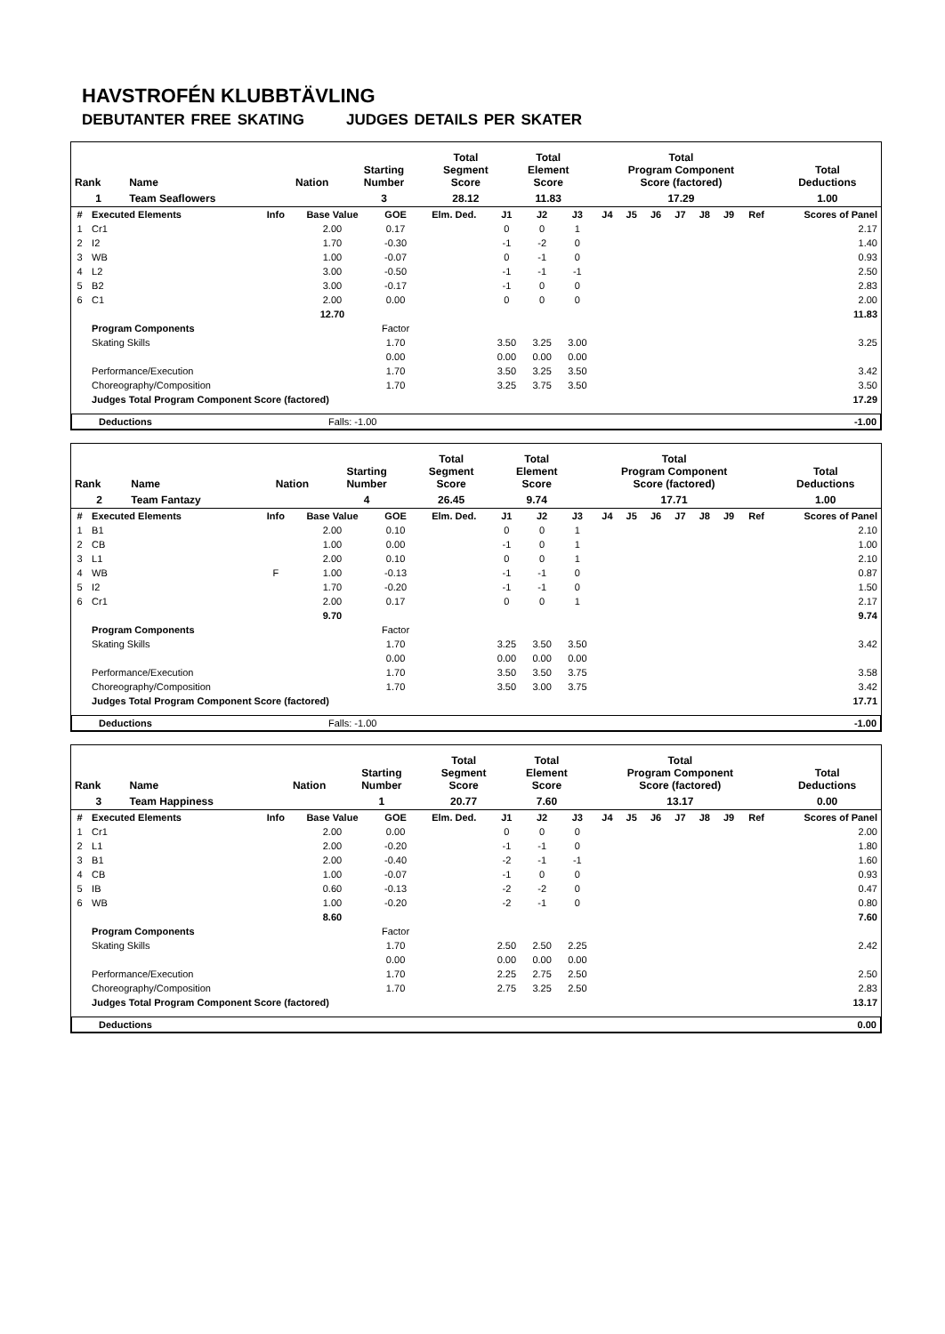HAVSTROFÉN KLUBBTÄVLING
DEBUTANTER FREE SKATING JUDGES DETAILS PER SKATER
| Rank | Name | Nation | Starting Number | Total Segment Score | Total Element Score | Total Program Component Score (factored) | Total Deductions |
| --- | --- | --- | --- | --- | --- | --- | --- |
| 1 | Team Seaflowers | | 3 | 28.12 | 11.83 | 17.29 | 1.00 |
| # | Executed Elements | Info | Base Value | GOE | Elm. Ded. | J1 | J2 | J3 | J4 | J5 | J6 | J7 | J8 | J9 | Ref | Scores of Panel |
| 1 | Cr1 | | 2.00 | 0.17 | | 0 | 0 | 1 | | | | | | | | 2.17 |
| 2 | I2 | | 1.70 | -0.30 | | -1 | -2 | 0 | | | | | | | | 1.40 |
| 3 | WB | | 1.00 | -0.07 | | 0 | -1 | 0 | | | | | | | | 0.93 |
| 4 | L2 | | 3.00 | -0.50 | | -1 | -1 | -1 | | | | | | | | 2.50 |
| 5 | B2 | | 3.00 | -0.17 | | -1 | 0 | 0 | | | | | | | | 2.83 |
| 6 | C1 | | 2.00 | 0.00 | | 0 | 0 | 0 | | | | | | | | 2.00 |
| | | | 12.70 | | | | | | | | | | | | | 11.83 |
| | Program Components | | | Factor | | | | | | | | | | | | |
| | Skating Skills | | | 1.70 | | 3.50 | 3.25 | 3.00 | | | | | | | | 3.25 |
| | | | | 0.00 | | 0.00 | 0.00 | 0.00 | | | | | | | | |
| | Performance/Execution | | | 1.70 | | 3.50 | 3.25 | 3.50 | | | | | | | | 3.42 |
| | Choreography/Composition | | | 1.70 | | 3.25 | 3.75 | 3.50 | | | | | | | | 3.50 |
| | Judges Total Program Component Score (factored) | | | | | | | | | | | | | | | 17.29 |
| Deductions | Falls: -1.00 | -1.00 |
| Rank | Name | Nation | Starting Number | Total Segment Score | Total Element Score | Total Program Component Score (factored) | Total Deductions |
| --- | --- | --- | --- | --- | --- | --- | --- |
| 2 | Team Fantazy | | 4 | 26.45 | 9.74 | 17.71 | 1.00 |
| # | Executed Elements | Info | Base Value | GOE | Elm. Ded. | J1 | J2 | J3 | J4 | J5 | J6 | J7 | J8 | J9 | Ref | Scores of Panel |
| 1 | B1 | | 2.00 | 0.10 | | 0 | 0 | 1 | | | | | | | | 2.10 |
| 2 | CB | | 1.00 | 0.00 | | -1 | 0 | 1 | | | | | | | | 1.00 |
| 3 | L1 | | 2.00 | 0.10 | | 0 | 0 | 1 | | | | | | | | 2.10 |
| 4 | WB | F | 1.00 | -0.13 | | -1 | -1 | 0 | | | | | | | | 0.87 |
| 5 | I2 | | 1.70 | -0.20 | | -1 | -1 | 0 | | | | | | | | 1.50 |
| 6 | Cr1 | | 2.00 | 0.17 | | 0 | 0 | 1 | | | | | | | | 2.17 |
| | | | 9.70 | | | | | | | | | | | | | 9.74 |
| | Program Components | | | Factor | | | | | | | | | | | | |
| | Skating Skills | | | 1.70 | | 3.25 | 3.50 | 3.50 | | | | | | | | 3.42 |
| | | | | 0.00 | | 0.00 | 0.00 | 0.00 | | | | | | | | |
| | Performance/Execution | | | 1.70 | | 3.50 | 3.50 | 3.75 | | | | | | | | 3.58 |
| | Choreography/Composition | | | 1.70 | | 3.50 | 3.00 | 3.75 | | | | | | | | 3.42 |
| | Judges Total Program Component Score (factored) | | | | | | | | | | | | | | | 17.71 |
| Deductions | Falls: -1.00 | -1.00 |
| Rank | Name | Nation | Starting Number | Total Segment Score | Total Element Score | Total Program Component Score (factored) | Total Deductions |
| --- | --- | --- | --- | --- | --- | --- | --- |
| 3 | Team Happiness | | 1 | 20.77 | 7.60 | 13.17 | 0.00 |
| # | Executed Elements | Info | Base Value | GOE | Elm. Ded. | J1 | J2 | J3 | J4 | J5 | J6 | J7 | J8 | J9 | Ref | Scores of Panel |
| 1 | Cr1 | | 2.00 | 0.00 | | 0 | 0 | 0 | | | | | | | | 2.00 |
| 2 | L1 | | 2.00 | -0.20 | | -1 | -1 | 0 | | | | | | | | 1.80 |
| 3 | B1 | | 2.00 | -0.40 | | -2 | -1 | -1 | | | | | | | | 1.60 |
| 4 | CB | | 1.00 | -0.07 | | -1 | 0 | 0 | | | | | | | | 0.93 |
| 5 | IB | | 0.60 | -0.13 | | -2 | -2 | 0 | | | | | | | | 0.47 |
| 6 | WB | | 1.00 | -0.20 | | -2 | -1 | 0 | | | | | | | | 0.80 |
| | | | 8.60 | | | | | | | | | | | | | 7.60 |
| | Program Components | | | Factor | | | | | | | | | | | | |
| | Skating Skills | | | 1.70 | | 2.50 | 2.50 | 2.25 | | | | | | | | 2.42 |
| | | | | 0.00 | | 0.00 | 0.00 | 0.00 | | | | | | | | |
| | Performance/Execution | | | 1.70 | | 2.25 | 2.75 | 2.50 | | | | | | | | 2.50 |
| | Choreography/Composition | | | 1.70 | | 2.75 | 3.25 | 2.50 | | | | | | | | 2.83 |
| | Judges Total Program Component Score (factored) | | | | | | | | | | | | | | | 13.17 |
| Deductions | | 0.00 |